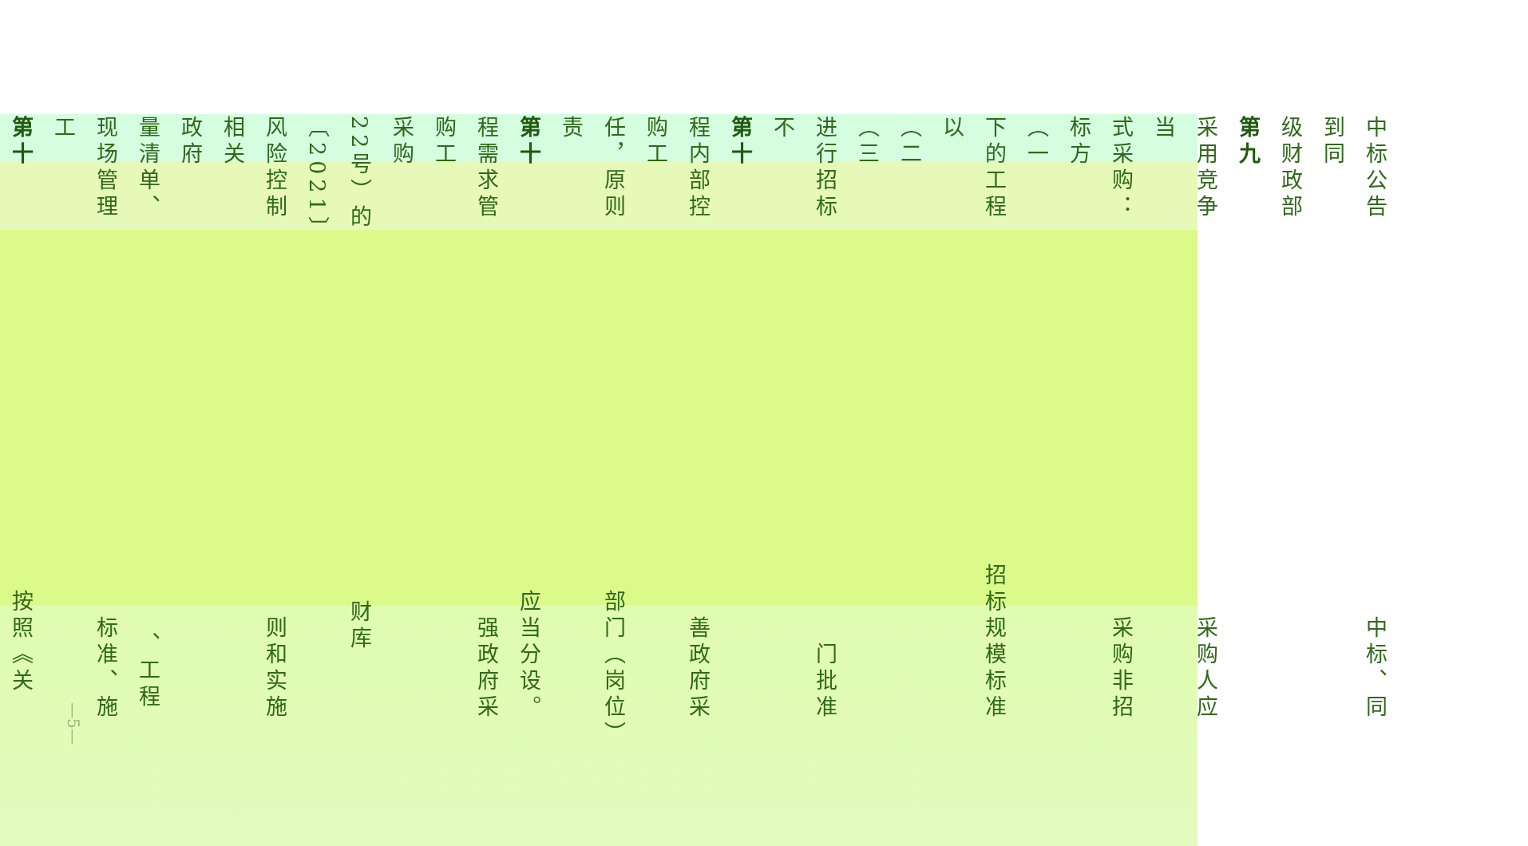中标公告　　　　　　　　　　　　　　　 中标、同到同
级财政部
第九
采用竞争　　　　　　　　　　　　　　　 采购人应当
式采购：　　　　　　　　　　　　　　　 采购非招标方
（一
下的工程　　　　　　　　　　　　　 招标规模标准以
（二
（三
进行招标　　　　　　　　　　　　　　　　 门批准不
第十
程内部控　　　　　　　　　　　　　　　 善政府采购工
任，原则　　　　　　　　　　　　　　 部门（岗位）责
第十　　　　　　　　　　　　　　　　 应当分设。
程需求管　　　　　　　　　　　　　　　 强政府采购工
采购
22号）的　　　　　　　　　　　　　　 财库〔2021〕
风险控制　　　　　　　　　　　　　　　 则和实施相关
政府
量清单、　　　　　　　　　　　　　　　　 、工程
现场管理　　　　　　　　　　　　　　　 标准、施工
第十　　　　　　　　　　　　　　　　 按照《关
—5—